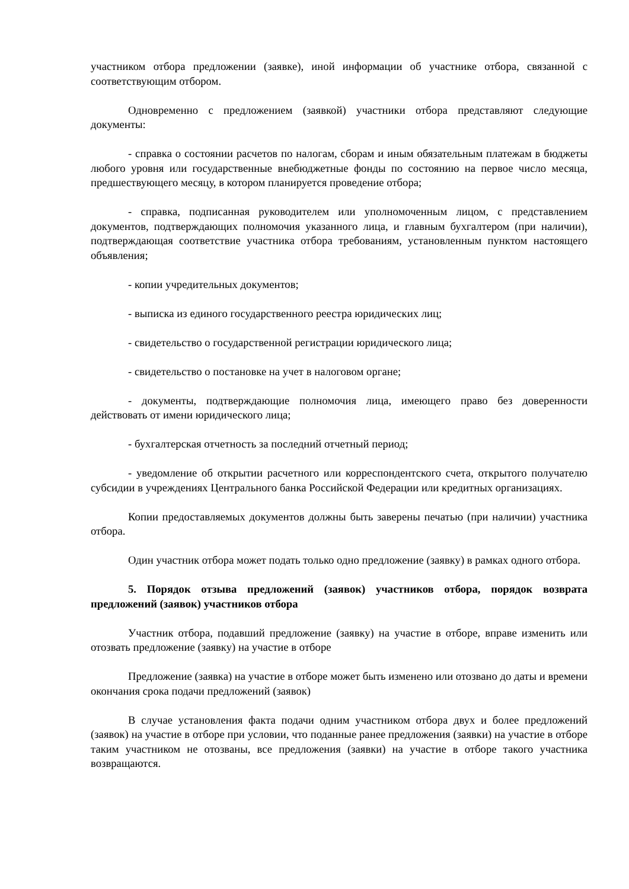участником отбора предложении (заявке), иной информации об участнике отбора, связанной с соответствующим отбором.
Одновременно с предложением (заявкой) участники отбора представляют следующие документы:
- справка о состоянии расчетов по налогам, сборам и иным обязательным платежам в бюджеты любого уровня или государственные внебюджетные фонды по состоянию на первое число месяца, предшествующего месяцу, в котором планируется проведение отбора;
- справка, подписанная руководителем или уполномоченным лицом, с представлением документов, подтверждающих полномочия указанного лица, и главным бухгалтером (при наличии), подтверждающая соответствие участника отбора требованиям, установленным пунктом настоящего объявления;
- копии учредительных документов;
- выписка из единого государственного реестра юридических лиц;
- свидетельство о государственной регистрации юридического лица;
- свидетельство о постановке на учет в налоговом органе;
- документы, подтверждающие полномочия лица, имеющего право без доверенности действовать от имени юридического лица;
- бухгалтерская отчетность за последний отчетный период;
- уведомление об открытии расчетного или корреспондентского счета, открытого получателю субсидии в учреждениях Центрального банка Российской Федерации или кредитных организациях.
Копии предоставляемых документов должны быть заверены печатью (при наличии) участника отбора.
Один участник отбора может подать только одно предложение (заявку) в рамках одного отбора.
5. Порядок отзыва предложений (заявок) участников отбора, порядок возврата предложений (заявок) участников отбора
Участник отбора, подавший предложение (заявку) на участие в отборе, вправе изменить или отозвать предложение (заявку) на участие в отборе
Предложение (заявка) на участие в отборе может быть изменено или отозвано до даты и времени окончания срока подачи предложений (заявок)
В случае установления факта подачи одним участником отбора двух и более предложений (заявок) на участие в отборе при условии, что поданные ранее предложения (заявки) на участие в отборе таким участником не отозваны, все предложения (заявки) на участие в отборе такого участника возвращаются.